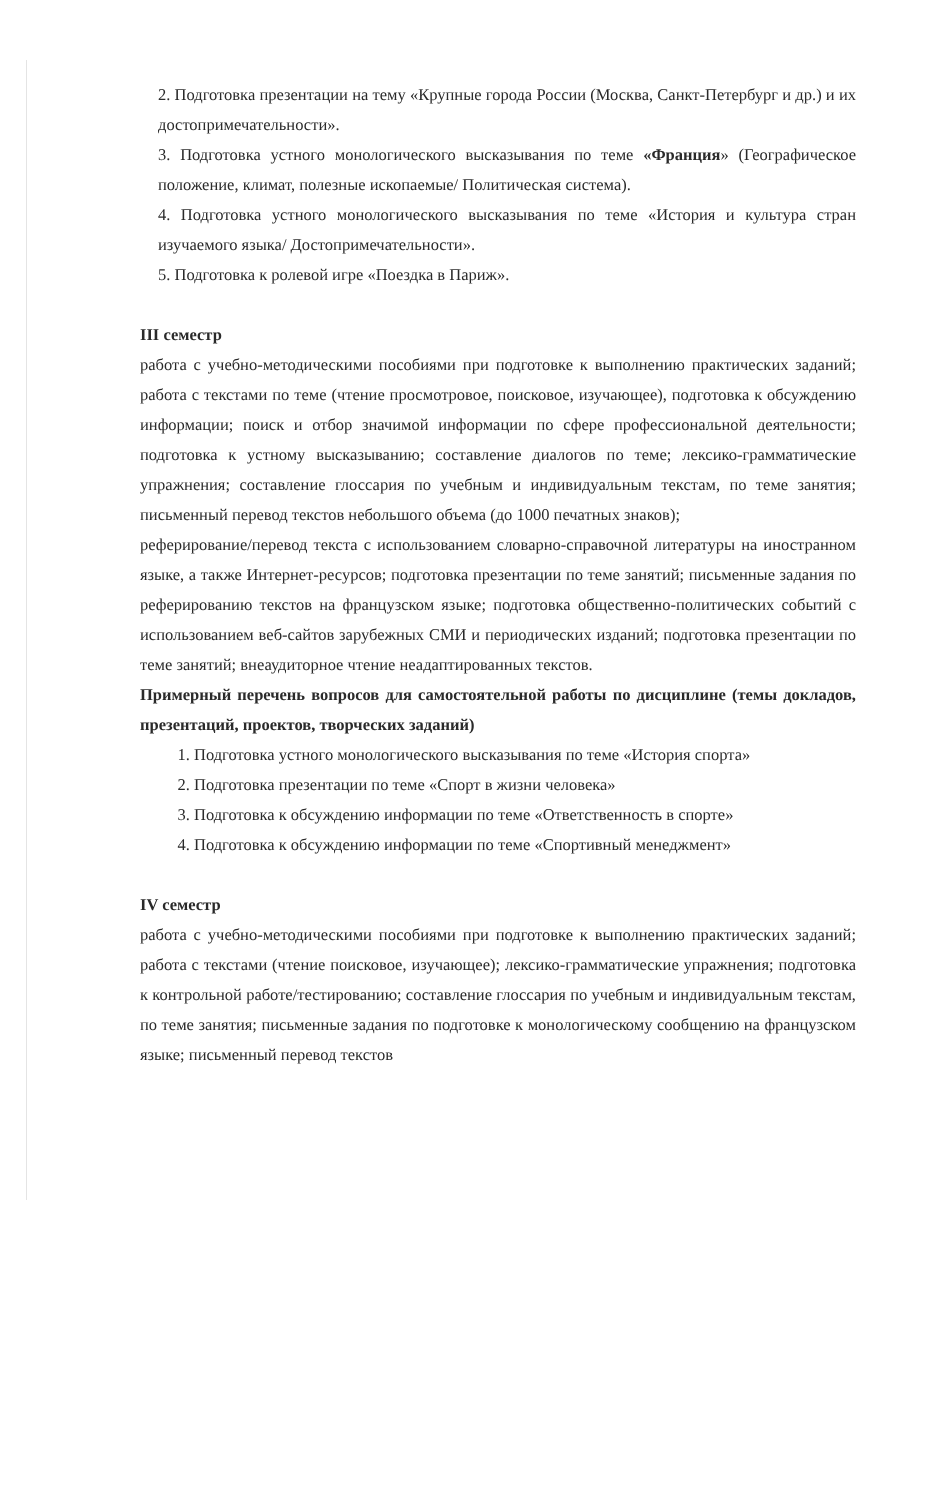2. Подготовка презентации на тему «Крупные города России (Москва, Санкт-Петербург и др.) и их достопримечательности».
3. Подготовка устного монологического высказывания по теме «Франция» (Географическое положение, климат, полезные ископаемые/ Политическая система).
4. Подготовка устного монологического высказывания по теме «История и культура стран изучаемого языка/ Достопримечательности».
5. Подготовка к ролевой игре «Поездка в Париж».
III семестр
работа с учебно-методическими пособиями при подготовке к выполнению практических заданий; работа с текстами по теме (чтение просмотровое, поисковое, изучающее), подготовка к обсуждению информации; поиск и отбор значимой информации по сфере профессиональной деятельности; подготовка к устному высказыванию; составление диалогов по теме; лексико-грамматические упражнения; составление глоссария по учебным и индивидуальным текстам, по теме занятия; письменный перевод текстов небольшого объема (до 1000 печатных знаков);
реферирование/перевод текста с использованием словарно-справочной литературы на иностранном языке, а также Интернет-ресурсов; подготовка презентации по теме занятий; письменные задания по реферированию текстов на французском языке; подготовка общественно-политических событий с использованием веб-сайтов зарубежных СМИ и периодических изданий; подготовка презентации по теме занятий; внеаудиторное чтение неадаптированных текстов.
Примерный перечень вопросов для самостоятельной работы по дисциплине (темы докладов, презентаций, проектов, творческих заданий)
1. Подготовка устного монологического высказывания по теме «История спорта»
2. Подготовка презентации по теме «Спорт в жизни человека»
3. Подготовка к обсуждению информации по теме «Ответственность в спорте»
4. Подготовка к обсуждению информации по теме «Спортивный менеджмент»
IV семестр
работа с учебно-методическими пособиями при подготовке к выполнению практических заданий; работа с текстами (чтение поисковое, изучающее); лексико-грамматические упражнения; подготовка к контрольной работе/тестированию; составление глоссария по учебным и индивидуальным текстам, по теме занятия; письменные задания по подготовке к монологическому сообщению на французском языке; письменный перевод текстов